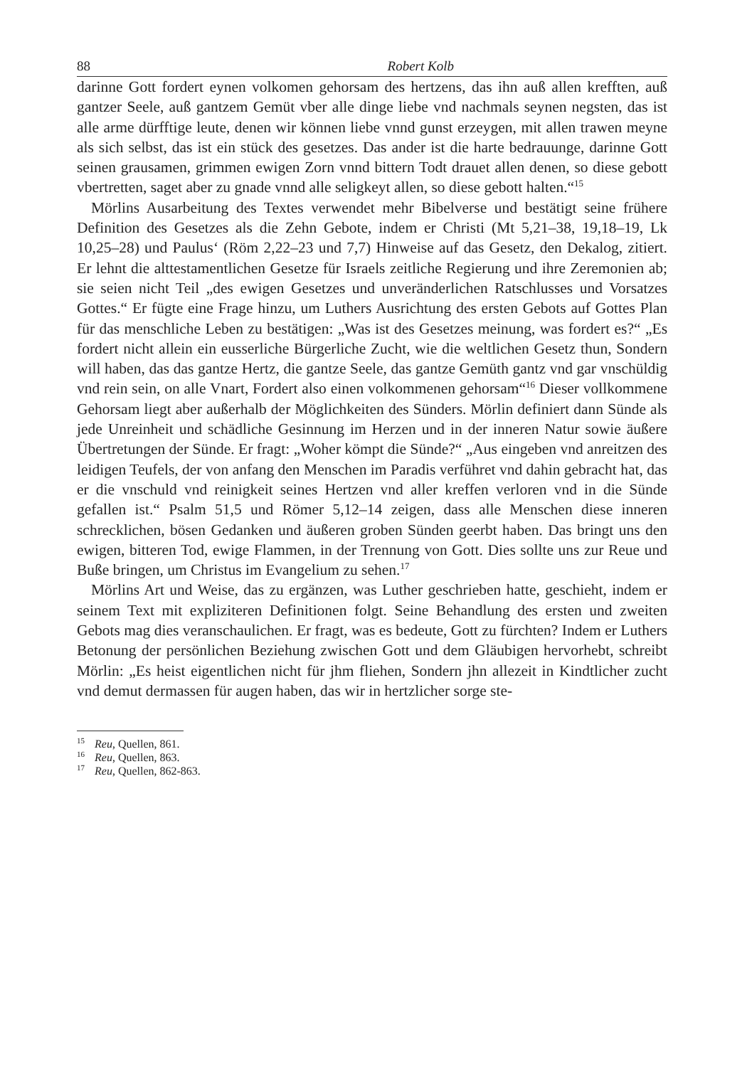88 Robert Kolb
darinne Gott fordert eynen volkomen gehorsam des hertzens, das ihn auß allen krefften, auß gantzer Seele, auß gantzem Gemüt vber alle dinge liebe vnd nachmals seynen negsten, das ist alle arme dürfftige leute, denen wir können liebe vnnd gunst erzeygen, mit allen trawen meyne als sich selbst, das ist ein stück des gesetzes. Das ander ist die harte bedrauunge, darinne Gott seinen grausamen, grimmen ewigen Zorn vnnd bittern Todt drauet allen denen, so diese gebott vbertretten, saget aber zu gnade vnnd alle seligkeyt allen, so diese gebott halten.“<sup>15</sup>
Mörlins Ausarbeitung des Textes verwendet mehr Bibelverse und bestätigt seine frühere Definition des Gesetzes als die Zehn Gebote, indem er Christi (Mt 5,21–38, 19,18–19, Lk 10,25–28) und Paulus‘ (Röm 2,22–23 und 7,7) Hinweise auf das Gesetz, den Dekalog, zitiert. Er lehnt die alttestamentlichen Gesetze für Israels zeitliche Regierung und ihre Zeremonien ab; sie seien nicht Teil „des ewigen Gesetzes und unveränderlichen Ratschlusses und Vorsatzes Gottes.“ Er fügte eine Frage hinzu, um Luthers Ausrichtung des ersten Gebots auf Gottes Plan für das menschliche Leben zu bestätigen: „Was ist des Gesetzes meinung, was fordert es?“ „Es fordert nicht allein ein eusserliche Bürgerliche Zucht, wie die weltlichen Gesetz thun, Sondern will haben, das das gantze Hertz, die gantze Seele, das gantze Gemüth gantz vnd gar vnschüldig vnd rein sein, on alle Vnart, Fordert also einen volkommenen gehorsam“<sup>16</sup> Dieser vollkommene Gehorsam liegt aber außerhalb der Möglichkeiten des Sünders. Mörlin definiert dann Sünde als jede Unreinheit und schädliche Gesinnung im Herzen und in der inneren Natur sowie äußere Übertretungen der Sünde. Er fragt: „Woher kömpt die Sünde?“ „Aus eingeben vnd anreitzen des leidigen Teufels, der von anfang den Menschen im Paradis verführet vnd dahin gebracht hat, das er die vnschuld vnd reinigkeit seines Hertzen vnd aller kreffen verloren vnd in die Sünde gefallen ist.“ Psalm 51,5 und Römer 5,12–14 zeigen, dass alle Menschen diese inneren schrecklichen, bösen Gedanken und äußeren groben Sünden geerbt haben. Das bringt uns den ewigen, bitteren Tod, ewige Flammen, in der Trennung von Gott. Dies sollte uns zur Reue und Buße bringen, um Christus im Evangelium zu sehen.<sup>17</sup>
Mörlins Art und Weise, das zu ergänzen, was Luther geschrieben hatte, geschieht, indem er seinem Text mit expliziteren Definitionen folgt. Seine Behandlung des ersten und zweiten Gebots mag dies veranschaulichen. Er fragt, was es bedeute, Gott zu fürchten? Indem er Luthers Betonung der persönlichen Beziehung zwischen Gott und dem Gläubigen hervorhebt, schreibt Mörlin: „Es heist eigentlichen nicht für jhm fliehen, Sondern jhn allezeit in Kindtlicher zucht vnd demut dermassen für augen haben, das wir in hertzlicher sorge ste-
<sup>15</sup> Reu, Quellen, 861.
<sup>16</sup> Reu, Quellen, 863.
<sup>17</sup> Reu, Quellen, 862-863.